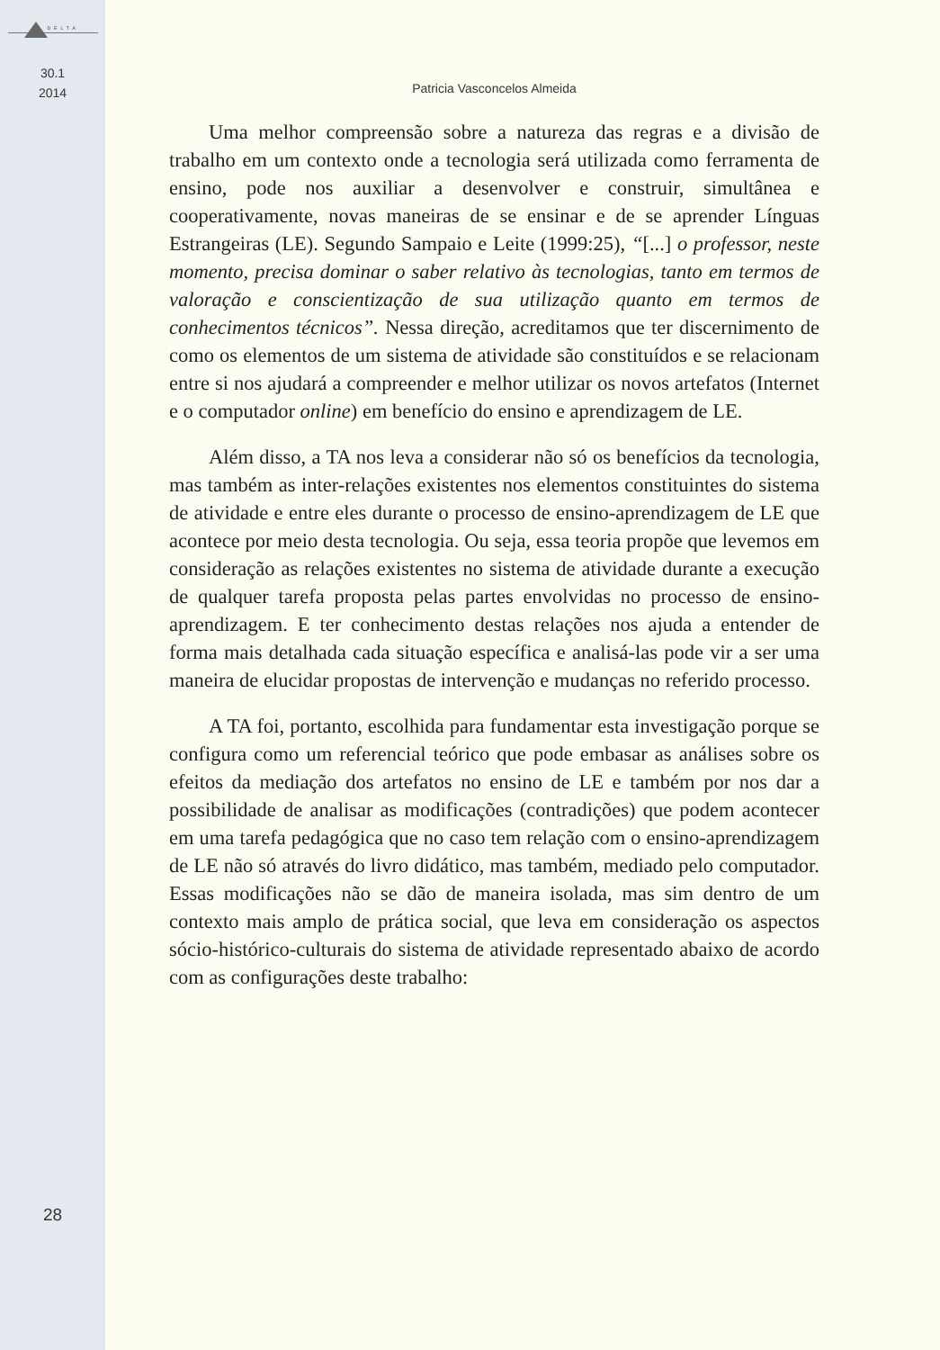DELTA
30.1
2014
28
Patricia Vasconcelos Almeida
Uma melhor compreensão sobre a natureza das regras e a divisão de trabalho em um contexto onde a tecnologia será utilizada como ferramenta de ensino, pode nos auxiliar a desenvolver e construir, simultânea e cooperativamente, novas maneiras de se ensinar e de se aprender Línguas Estrangeiras (LE). Segundo Sampaio e Leite (1999:25), “[...] o professor, neste momento, precisa dominar o saber relativo às tecnologias, tanto em termos de valoração e conscientização de sua utilização quanto em termos de conhecimentos técnicos”. Nessa direção, acreditamos que ter discernimento de como os elementos de um sistema de atividade são constituídos e se relacionam entre si nos ajudará a compreender e melhor utilizar os novos artefatos (Internet e o computador online) em benefício do ensino e aprendizagem de LE.
Além disso, a TA nos leva a considerar não só os benefícios da tecnologia, mas também as inter-relações existentes nos elementos constituintes do sistema de atividade e entre eles durante o processo de ensino-aprendizagem de LE que acontece por meio desta tecnologia. Ou seja, essa teoria propõe que levemos em consideração as relações existentes no sistema de atividade durante a execução de qualquer tarefa proposta pelas partes envolvidas no processo de ensino-aprendizagem. E ter conhecimento destas relações nos ajuda a entender de forma mais detalhada cada situação específica e analisá-las pode vir a ser uma maneira de elucidar propostas de intervenção e mudanças no referido processo.
A TA foi, portanto, escolhida para fundamentar esta investigação porque se configura como um referencial teórico que pode embasar as análises sobre os efeitos da mediação dos artefatos no ensino de LE e também por nos dar a possibilidade de analisar as modificações (contradições) que podem acontecer em uma tarefa pedagógica que no caso tem relação com o ensino-aprendizagem de LE não só através do livro didático, mas também, mediado pelo computador. Essas modificações não se dão de maneira isolada, mas sim dentro de um contexto mais amplo de prática social, que leva em consideração os aspectos sócio-histórico-culturais do sistema de atividade representado abaixo de acordo com as configurações deste trabalho: